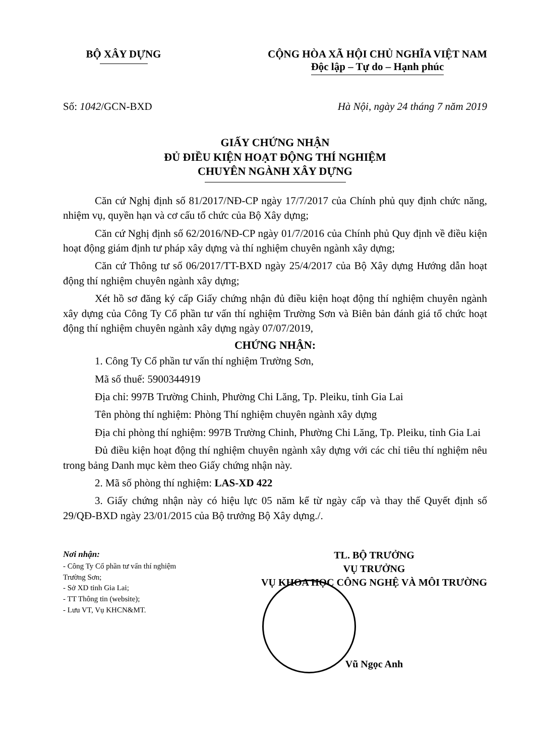BỘ XÂY DỰNG CỘNG HÒA XÃ HỘI CHỦ NGHĨA VIỆT NAM
Độc lập – Tự do – Hạnh phúc
Số: 1042/GCN-BXD Hà Nội, ngày 24 tháng 7 năm 2019
GIẤY CHỨNG NHẬN
ĐỦ ĐIỀU KIỆN HOẠT ĐỘNG THÍ NGHIỆM
CHUYÊN NGÀNH XÂY DỰNG
Căn cứ Nghị định số 81/2017/NĐ-CP ngày 17/7/2017 của Chính phủ quy định chức năng, nhiệm vụ, quyền hạn và cơ cấu tổ chức của Bộ Xây dựng;
Căn cứ Nghị định số 62/2016/NĐ-CP ngày 01/7/2016 của Chính phủ Quy định về điều kiện hoạt động giám định tư pháp xây dựng và thí nghiệm chuyên ngành xây dựng;
Căn cứ Thông tư số 06/2017/TT-BXD ngày 25/4/2017 của Bộ Xây dựng Hướng dẫn hoạt động thí nghiệm chuyên ngành xây dựng;
Xét hồ sơ đăng ký cấp Giấy chứng nhận đủ điều kiện hoạt động thí nghiệm chuyên ngành xây dựng của Công Ty Cổ phần tư vấn thí nghiệm Trường Sơn và Biên bản đánh giá tổ chức hoạt động thí nghiệm chuyên ngành xây dựng ngày 07/07/2019,
CHỨNG NHẬN:
1. Công Ty Cổ phần tư vấn thí nghiệm Trường Sơn,
Mã số thuế: 5900344919
Địa chỉ: 997B Trường Chinh, Phường Chi Lăng, Tp. Pleiku, tỉnh Gia Lai
Tên phòng thí nghiệm: Phòng Thí nghiệm chuyên ngành xây dựng
Địa chỉ phòng thí nghiệm: 997B Trường Chinh, Phường Chi Lăng, Tp. Pleiku, tỉnh Gia Lai
Đủ điều kiện hoạt động thí nghiệm chuyên ngành xây dựng với các chỉ tiêu thí nghiệm nêu trong bảng Danh mục kèm theo Giấy chứng nhận này.
2. Mã số phòng thí nghiệm: LAS-XD 422
3. Giấy chứng nhận này có hiệu lực 05 năm kể từ ngày cấp và thay thế Quyết định số 29/QĐ-BXD ngày 23/01/2015 của Bộ trưởng Bộ Xây dựng./.
Nơi nhận:
- Công Ty Cổ phần tư vấn thí nghiệm Trường Sơn;
- Sở XD tỉnh Gia Lai;
- TT Thông tin (website);
- Lưu VT, Vụ KHCN&MT.
TL. BỘ TRƯỞNG
VỤ TRƯỞNG
VỤ KHOA HỌC CÔNG NGHỆ VÀ MÔI TRƯỜNG
Vũ Ngọc Anh